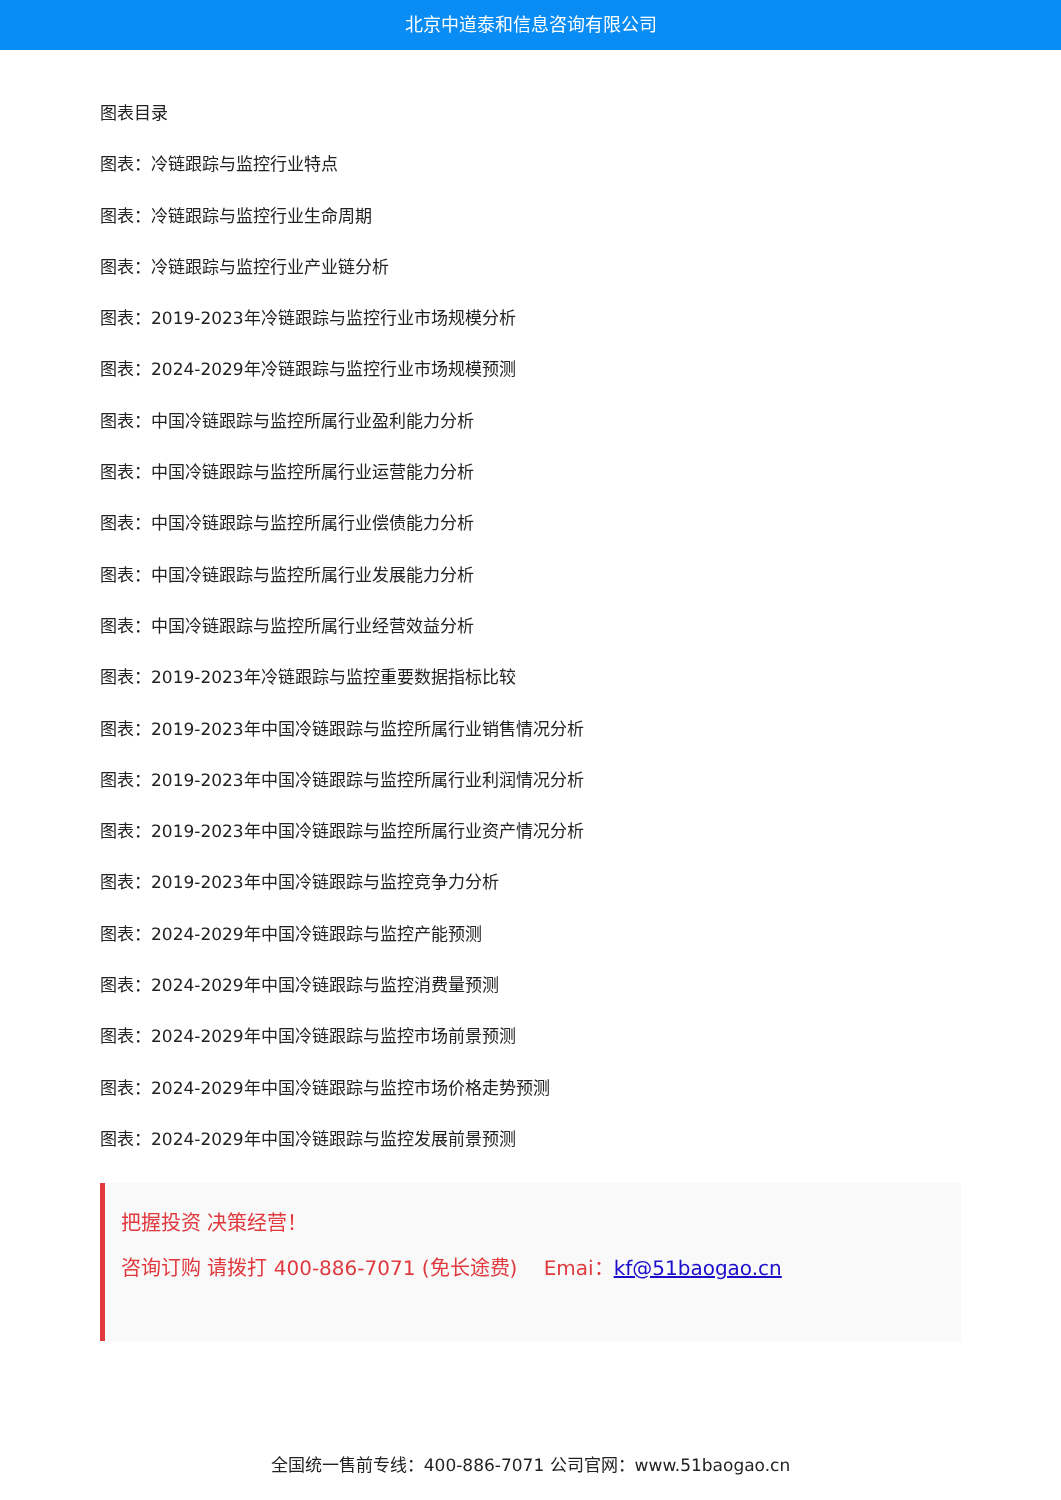北京中道泰和信息咨询有限公司
图表目录
图表：冷链跟踪与监控行业特点
图表：冷链跟踪与监控行业生命周期
图表：冷链跟踪与监控行业产业链分析
图表：2019-2023年冷链跟踪与监控行业市场规模分析
图表：2024-2029年冷链跟踪与监控行业市场规模预测
图表：中国冷链跟踪与监控所属行业盈利能力分析
图表：中国冷链跟踪与监控所属行业运营能力分析
图表：中国冷链跟踪与监控所属行业偿债能力分析
图表：中国冷链跟踪与监控所属行业发展能力分析
图表：中国冷链跟踪与监控所属行业经营效益分析
图表：2019-2023年冷链跟踪与监控重要数据指标比较
图表：2019-2023年中国冷链跟踪与监控所属行业销售情况分析
图表：2019-2023年中国冷链跟踪与监控所属行业利润情况分析
图表：2019-2023年中国冷链跟踪与监控所属行业资产情况分析
图表：2019-2023年中国冷链跟踪与监控竞争力分析
图表：2024-2029年中国冷链跟踪与监控产能预测
图表：2024-2029年中国冷链跟踪与监控消费量预测
图表：2024-2029年中国冷链跟踪与监控市场前景预测
图表：2024-2029年中国冷链跟踪与监控市场价格走势预测
图表：2024-2029年中国冷链跟踪与监控发展前景预测
把握投资 决策经营！
咨询订购 请拨打 400-886-7071 (免长途费)　 Emai：kf@51baogao.cn
全国统一售前专线：400-886-7071 公司官网：www.51baogao.cn